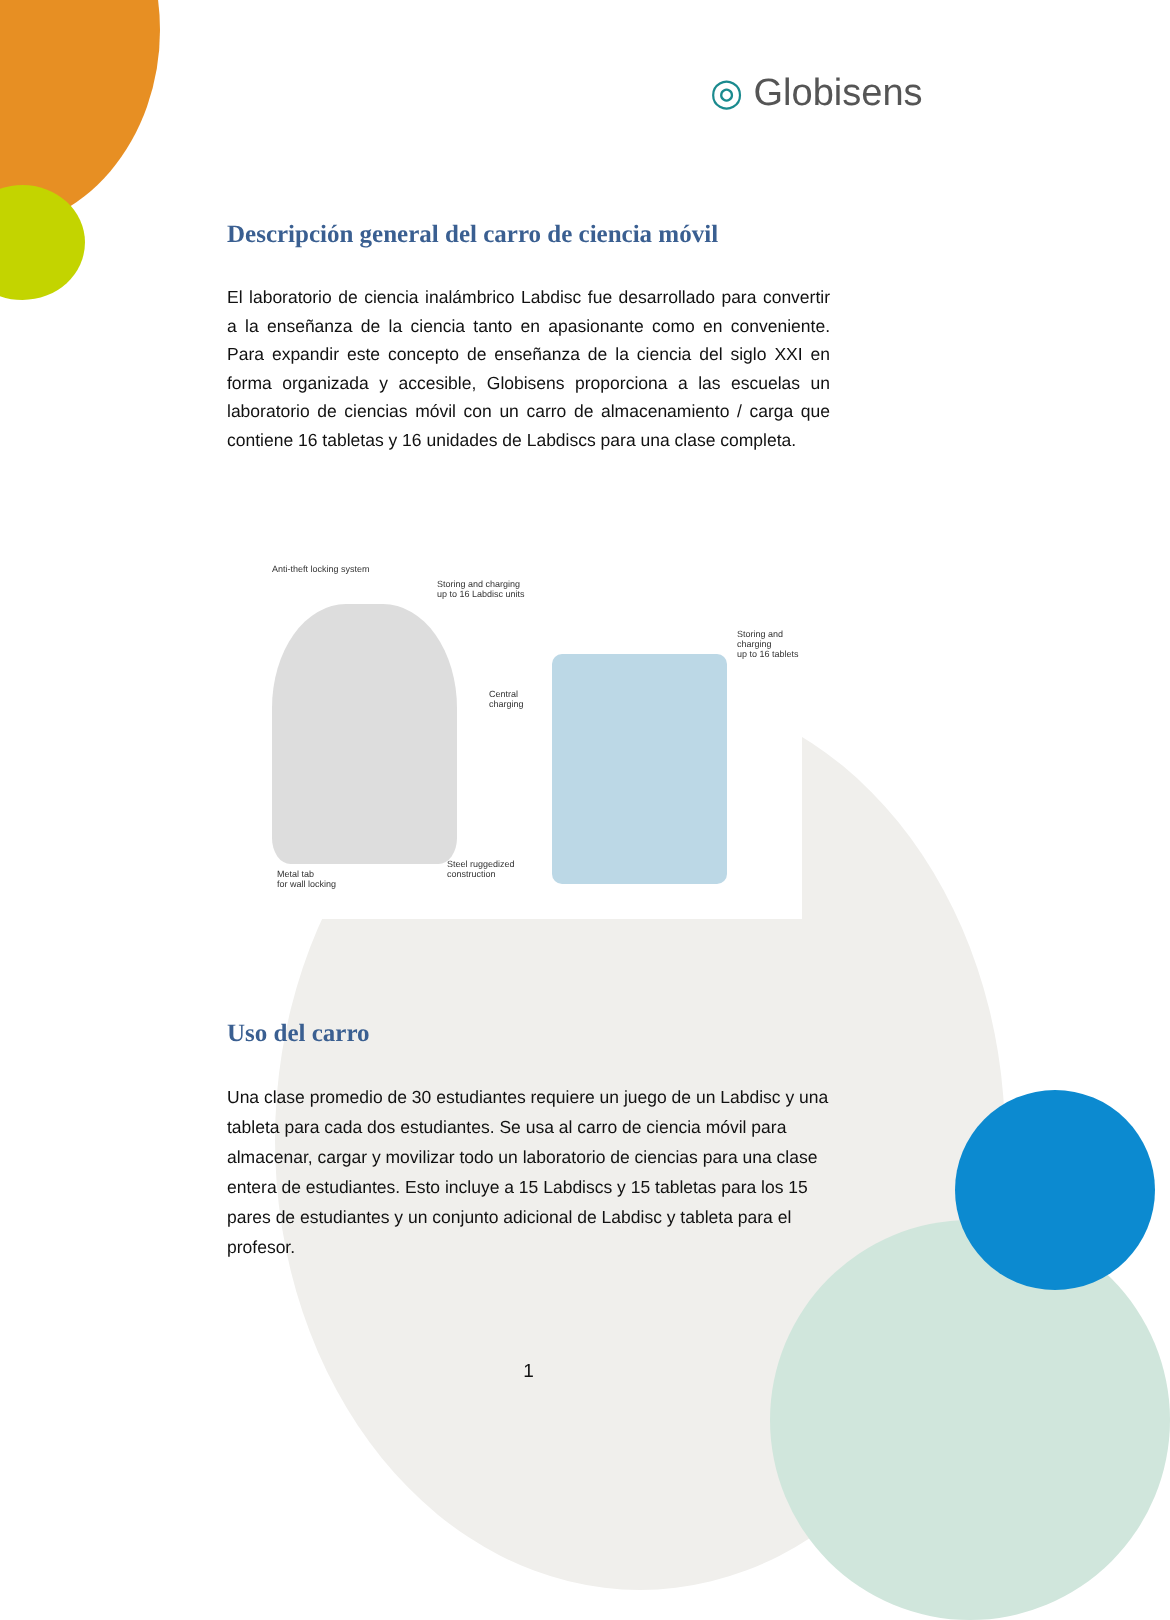◎ Globisens
Descripción general del carro de ciencia móvil
El laboratorio de ciencia inalámbrico Labdisc fue desarrollado para convertir a la enseñanza de la ciencia tanto en apasionante como en conveniente. Para expandir este concepto de enseñanza de la ciencia del siglo XXI en forma organizada y accesible, Globisens proporciona a las escuelas un laboratorio de ciencias móvil con un carro de almacenamiento / carga que contiene 16 tabletas y 16 unidades de Labdiscs para una clase completa.
Anti-theft locking system
Storing and charging
up to 16 Labdisc units
Storing and charging
up to 16 tablets
Central
charging
Metal tab
for wall locking
Steel ruggedized
construction
Uso del carro
Una clase promedio de 30 estudiantes requiere un juego de un Labdisc y una tableta para cada dos estudiantes. Se usa al carro de ciencia móvil para almacenar, cargar y movilizar todo un laboratorio de ciencias para una clase entera de estudiantes. Esto incluye a 15 Labdiscs y 15 tabletas para los 15 pares de estudiantes y un conjunto adicional de Labdisc y tableta para el profesor.
1